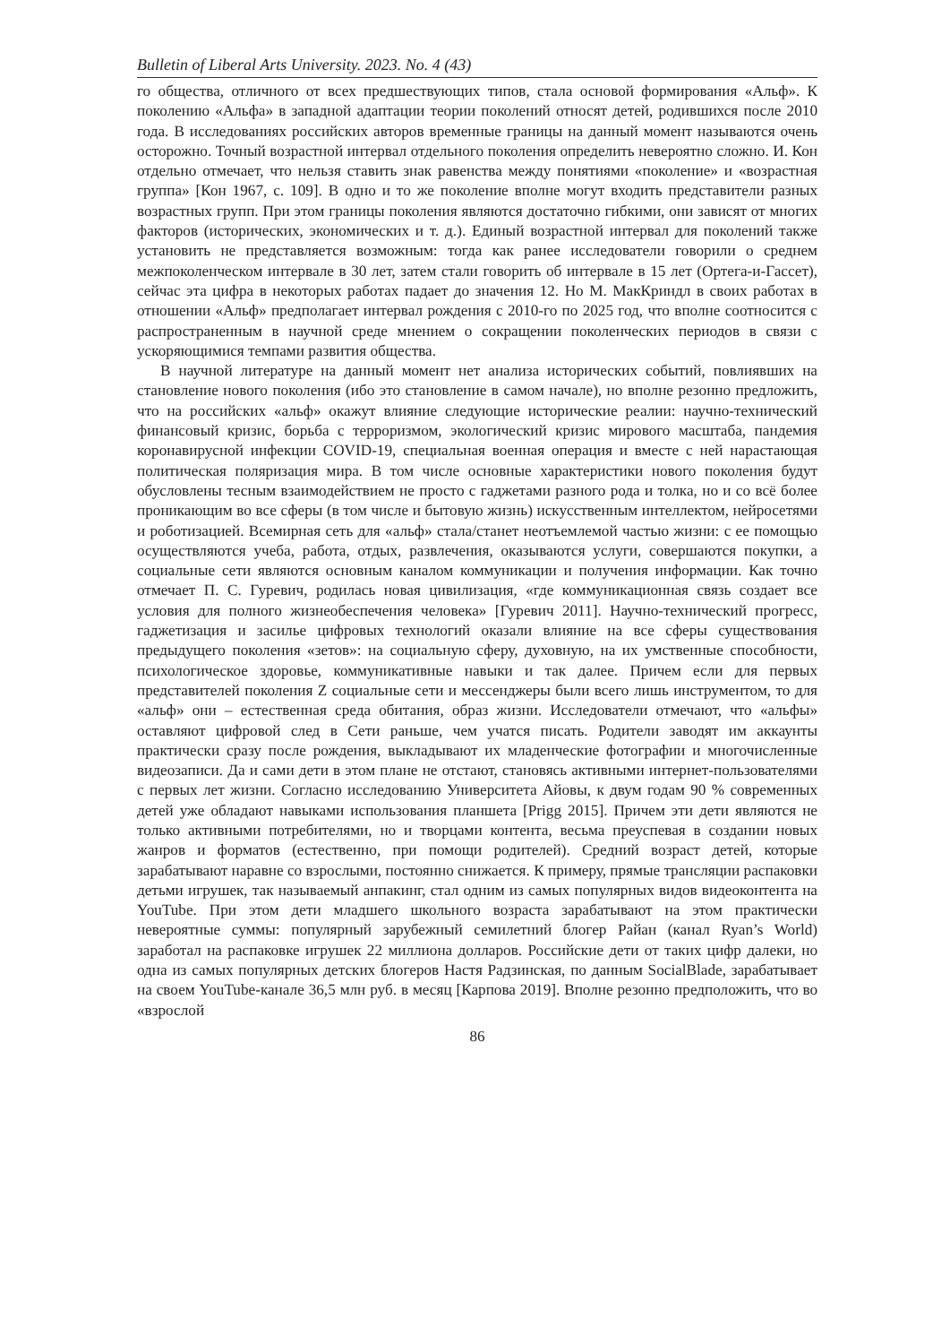Bulletin of Liberal Arts University. 2023. No. 4 (43)
го общества, отличного от всех предшествующих типов, стала основой формирования «Альф». К поколению «Альфа» в западной адаптации теории поколений относят детей, родившихся после 2010 года. В исследованиях российских авторов временные границы на данный момент называются очень осторожно. Точный возрастной интервал отдельного поколения определить невероятно сложно. И. Кон отдельно отмечает, что нельзя ставить знак равенства между понятиями «поколение» и «возрастная группа» [Кон 1967, с. 109]. В одно и то же поколение вполне могут входить представители разных возрастных групп. При этом границы поколения являются достаточно гибкими, они зависят от многих факторов (исторических, экономических и т. д.). Единый возрастной интервал для поколений также установить не представляется возможным: тогда как ранее исследователи говорили о среднем межпоколенческом интервале в 30 лет, затем стали говорить об интервале в 15 лет (Ортега-и-Гассет), сейчас эта цифра в некоторых работах падает до значения 12. Но М. МакКриндл в своих работах в отношении «Альф» предполагает интервал рождения с 2010-го по 2025 год, что вполне соотносится с распространенным в научной среде мнением о сокращении поколенческих периодов в связи с ускоряющимися темпами развития общества.
В научной литературе на данный момент нет анализа исторических событий, повлиявших на становление нового поколения (ибо это становление в самом начале), но вполне резонно предложить, что на российских «альф» окажут влияние следующие исторические реалии: научно-технический финансовый кризис, борьба с терроризмом, экологический кризис мирового масштаба, пандемия коронавирусной инфекции COVID-19, специальная военная операция и вместе с ней нарастающая политическая поляризация мира. В том числе основные характеристики нового поколения будут обусловлены тесным взаимодействием не просто с гаджетами разного рода и толка, но и со всё более проникающим во все сферы (в том числе и бытовую жизнь) искусственным интеллектом, нейросетями и роботизацией. Всемирная сеть для «альф» стала/станет неотъемлемой частью жизни: с ее помощью осуществляются учеба, работа, отдых, развлечения, оказываются услуги, совершаются покупки, а социальные сети являются основным каналом коммуникации и получения информации. Как точно отмечает П. С. Гуревич, родилась новая цивилизация, «где коммуникационная связь создает все условия для полного жизнеобеспечения человека» [Гуревич 2011]. Научно-технический прогресс, гаджетизация и засилье цифровых технологий оказали влияние на все сферы существования предыдущего поколения «зетов»: на социальную сферу, духовную, на их умственные способности, психологическое здоровье, коммуникативные навыки и так далее. Причем если для первых представителей поколения Z социальные сети и мессенджеры были всего лишь инструментом, то для «альф» они – естественная среда обитания, образ жизни. Исследователи отмечают, что «альфы» оставляют цифровой след в Сети раньше, чем учатся писать. Родители заводят им аккаунты практически сразу после рождения, выкладывают их младенческие фотографии и многочисленные видеозаписи. Да и сами дети в этом плане не отстают, становясь активными интернет-пользователями с первых лет жизни. Согласно исследованию Университета Айовы, к двум годам 90 % современных детей уже обладают навыками использования планшета [Prigg 2015]. Причем эти дети являются не только активными потребителями, но и творцами контента, весьма преуспевая в создании новых жанров и форматов (естественно, при помощи родителей). Средний возраст детей, которые зарабатывают наравне со взрослыми, постоянно снижается. К примеру, прямые трансляции распаковки детьми игрушек, так называемый анпакинг, стал одним из самых популярных видов видеоконтента на YouTube. При этом дети младшего школьного возраста зарабатывают на этом практически невероятные суммы: популярный зарубежный семилетний блогер Райан (канал Ryan’s World) заработал на распаковке игрушек 22 миллиона долларов. Российские дети от таких цифр далеки, но одна из самых популярных детских блогеров Настя Радзинская, по данным SocialBlade, зарабатывает на своем YouTube-канале 36,5 млн руб. в месяц [Карпова 2019]. Вполне резонно предположить, что во «взрослой
86